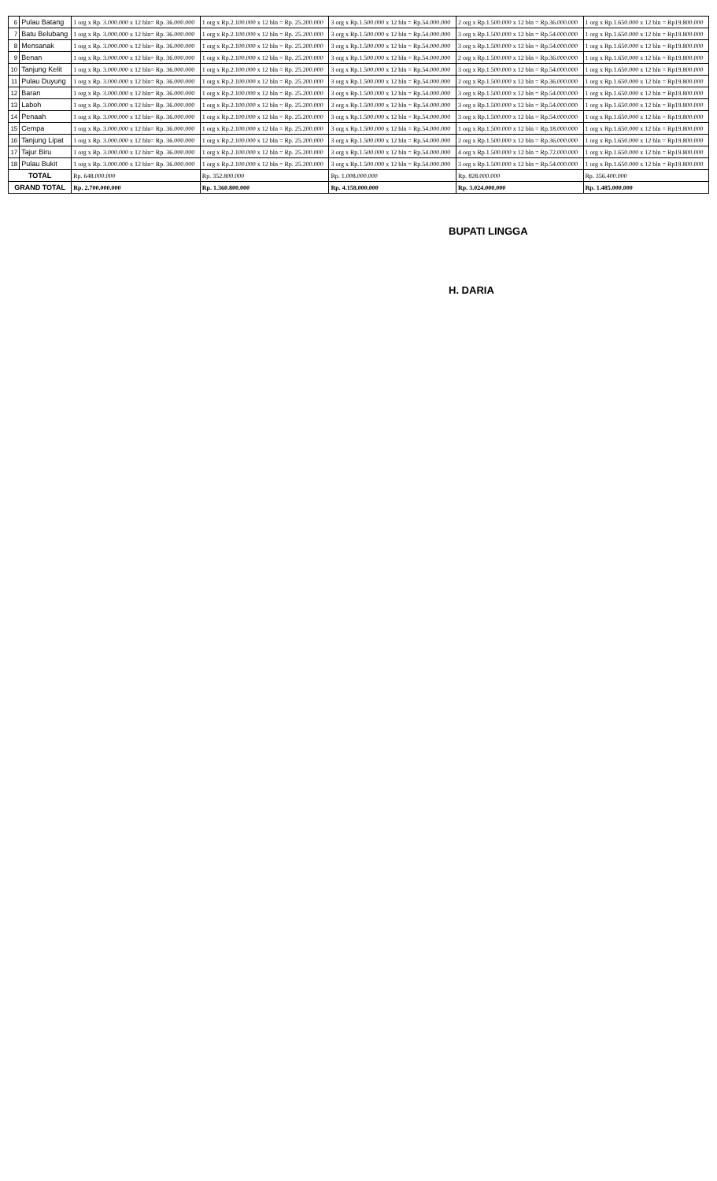| 6 | Pulau Batang | 1 org x Rp. 3.000.000 x 12 bln= Rp. 36.000.000 | 1 org x Rp.2.100.000 x 12 bln = Rp. 25.200.000 | 3 org x Rp.1.500.000 x 12 bln = Rp.54.000.000 | 2 org x Rp.1.500.000 x 12 bln = Rp.36.000.000 | 1 org x Rp.1.650.000 x 12 bln = Rp19.800.000 |
| 7 | Batu Belubang | 1 org x Rp. 3.000.000 x 12 bln= Rp. 36.000.000 | 1 org x Rp.2.100.000 x 12 bln = Rp. 25.200.000 | 3 org x Rp.1.500.000 x 12 bln = Rp.54.000.000 | 3 org x Rp.1.500.000 x 12 bln = Rp.54.000.000 | 1 org x Rp.1.650.000 x 12 bln = Rp19.800.000 |
| 8 | Mensanak | 1 org x Rp. 3.000.000 x 12 bln= Rp. 36.000.000 | 1 org x Rp.2.100.000 x 12 bln = Rp. 25.200.000 | 3 org x Rp.1.500.000 x 12 bln = Rp.54.000.000 | 3 org x Rp.1.500.000 x 12 bln = Rp.54.000.000 | 1 org x Rp.1.650.000 x 12 bln = Rp19.800.000 |
| 9 | Benan | 1 org x Rp. 3.000.000 x 12 bln= Rp. 36.000.000 | 1 org x Rp.2.100.000 x 12 bln = Rp. 25.200.000 | 3 org x Rp.1.500.000 x 12 bln = Rp.54.000.000 | 2 org x Rp.1.500.000 x 12 bln = Rp.36.000.000 | 1 org x Rp.1.650.000 x 12 bln = Rp19.800.000 |
| 10 | Tanjung Kelit | 1 org x Rp. 3.000.000 x 12 bln= Rp. 36.000.000 | 1 org x Rp.2.100.000 x 12 bln = Rp. 25.200.000 | 3 org x Rp.1.500.000 x 12 bln = Rp.54.000.000 | 3 org x Rp.1.500.000 x 12 bln = Rp.54.000.000 | 1 org x Rp.1.650.000 x 12 bln = Rp19.800.000 |
| 11 | Pulau Duyung | 1 org x Rp. 3.000.000 x 12 bln= Rp. 36.000.000 | 1 org x Rp.2.100.000 x 12 bln = Rp. 25.200.000 | 3 org x Rp.1.500.000 x 12 bln = Rp.54.000.000 | 2 org x Rp.1.500.000 x 12 bln = Rp.36.000.000 | 1 org x Rp.1.650.000 x 12 bln = Rp19.800.000 |
| 12 | Baran | 1 org x Rp. 3.000.000 x 12 bln= Rp. 36.000.000 | 1 org x Rp.2.100.000 x 12 bln = Rp. 25.200.000 | 3 org x Rp.1.500.000 x 12 bln = Rp.54.000.000 | 3 org x Rp.1.500.000 x 12 bln = Rp.54.000.000 | 1 org x Rp.1.650.000 x 12 bln = Rp19.800.000 |
| 13 | Laboh | 1 org x Rp. 3.000.000 x 12 bln= Rp. 36.000.000 | 1 org x Rp.2.100.000 x 12 bln = Rp. 25.200.000 | 3 org x Rp.1.500.000 x 12 bln = Rp.54.000.000 | 3 org x Rp.1.500.000 x 12 bln = Rp.54.000.000 | 1 org x Rp.1.650.000 x 12 bln = Rp19.800.000 |
| 14 | Penaah | 1 org x Rp. 3.000.000 x 12 bln= Rp. 36.000.000 | 1 org x Rp.2.100.000 x 12 bln = Rp. 25.200.000 | 3 org x Rp.1.500.000 x 12 bln = Rp.54.000.000 | 3 org x Rp.1.500.000 x 12 bln = Rp.54.000.000 | 1 org x Rp.1.650.000 x 12 bln = Rp19.800.000 |
| 15 | Cempa | 1 org x Rp. 3.000.000 x 12 bln= Rp. 36.000.000 | 1 org x Rp.2.100.000 x 12 bln = Rp. 25.200.000 | 3 org x Rp.1.500.000 x 12 bln = Rp.54.000.000 | 1 org x Rp.1.500.000 x 12 bln = Rp.18.000.000 | 1 org x Rp.1.650.000 x 12 bln = Rp19.800.000 |
| 16 | Tanjung Lipat | 1 org x Rp. 3.000.000 x 12 bln= Rp. 36.000.000 | 1 org x Rp.2.100.000 x 12 bln = Rp. 25.200.000 | 3 org x Rp.1.500.000 x 12 bln = Rp.54.000.000 | 2 org x Rp.1.500.000 x 12 bln = Rp.36.000.000 | 1 org x Rp.1.650.000 x 12 bln = Rp19.800.000 |
| 17 | Tajur Biru | 1 org x Rp. 3.000.000 x 12 bln= Rp. 36.000.000 | 1 org x Rp.2.100.000 x 12 bln = Rp. 25.200.000 | 3 org x Rp.1.500.000 x 12 bln = Rp.54.000.000 | 4 org x Rp.1.500.000 x 12 bln = Rp.72.000.000 | 1 org x Rp.1.650.000 x 12 bln = Rp19.800.000 |
| 18 | Pulau Bukit | 1 org x Rp. 3.000.000 x 12 bln= Rp. 36.000.000 | 1 org x Rp.2.100.000 x 12 bln = Rp. 25.200.000 | 3 org x Rp.1.500.000 x 12 bln = Rp.54.000.000 | 3 org x Rp.1.500.000 x 12 bln = Rp.54.000.000 | 1 org x Rp.1.650.000 x 12 bln = Rp19.800.000 |
| TOTAL | | Rp. 648.000.000 | Rp. 352.800.000 | Rp. 1.008.000.000 | Rp. 828.000.000 | Rp. 356.400.000 |
| GRAND TOTAL | | Rp. 2.700.000.000 | Rp. 1.360.800.000 | Rp. 4.158.000.000 | Rp. 3.024.000.000 | Rp. 1.485.000.000 |
BUPATI LINGGA
H. DARIA